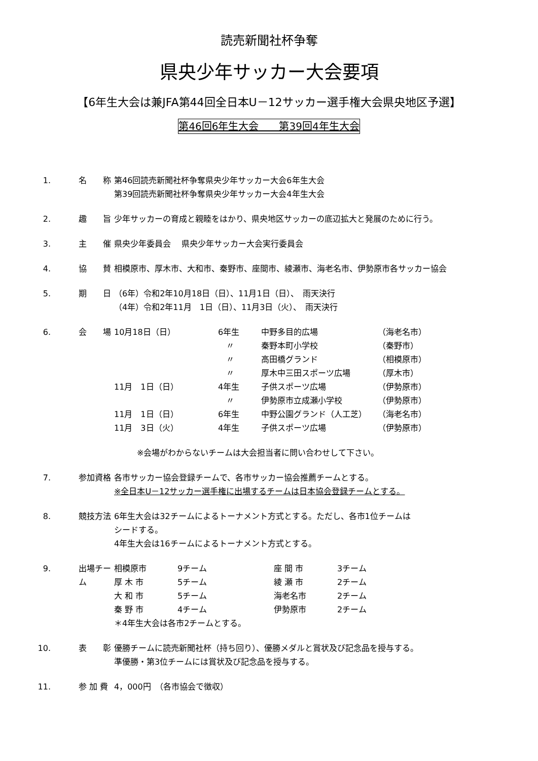読売新聞社杯争奪
県央少年サッカー大会要項
【6年生大会は兼JFA第44回全日本U－12サッカー選手権大会県央地区予選】
第46回6年生大会　　第39回4年生大会
1. 名　　称 第46回読売新聞社杯争奪県央少年サッカー大会6年生大会
第39回読売新聞社杯争奪県央少年サッカー大会4年生大会
2. 趣　　旨 少年サッカーの育成と親睦をはかり、県央地区サッカーの底辺拡大と発展のために行う。
3. 主　　催 県央少年委員会　 県央少年サッカー大会実行委員会
4. 協　　賛 相模原市、厚木市、大和市、秦野市、座間市、綾瀬市、海老名市、伊勢原市各サッカー協会
5. 期　　日 （6年）令和2年10月18日（日）、11月1日（日）、　雨天決行
（4年）令和2年11月　1日（日）、11月3日（火）、　雨天決行
6. 会　　場
| 10月18日（日） | 6年生 | 中野多目的広場 | （海老名市） |
| | 〃 | 秦野本町小学校 | （秦野市） |
| | 〃 | 高田橋グランド | （相模原市） |
| | 〃 | 厚木中三田スポーツ広場 | （厚木市） |
| 11月 1日（日） | 4年生 | 子供スポーツ広場 | （伊勢原市） |
| | 〃 | 伊勢原市立成瀬小学校 | （伊勢原市） |
| 11月 1日（日） | 6年生 | 中野公園グランド（人工芝） | （海老名市） |
| 11月 3日（火） | 4年生 | 子供スポーツ広場 | （伊勢原市） |
※会場がわからないチームは大会担当者に問い合わせして下さい。
7. 参加資格 各市サッカー協会登録チームで、各市サッカー協会推薦チームとする。
※全日本U－12サッカー選手権に出場するチームは日本協会登録チームとする。
8. 競技方法 6年生大会は32チームによるトーナメント方式とする。ただし、各市1位チームは
シードする。
4年生大会は16チームによるトーナメント方式とする。
9. 出場チーム
| 相模原市 | 9チーム | 座 間 市 | 3チーム |
| 厚 木 市 | 5チーム | 綾 瀬 市 | 2チーム |
| 大 和 市 | 5チーム | 海老名市 | 2チーム |
| 秦 野 市 | 4チーム | 伊勢原市 | 2チーム |
＊4年生大会は各市2チームとする。
10. 表　　彰 優勝チームに読売新聞社杯（持ち回り）、優勝メダルと賞状及び記念品を授与する。
準優勝・第3位チームには賞状及び記念品を授与する。
11. 参 加 費 4，000円　（各市協会で徴収）